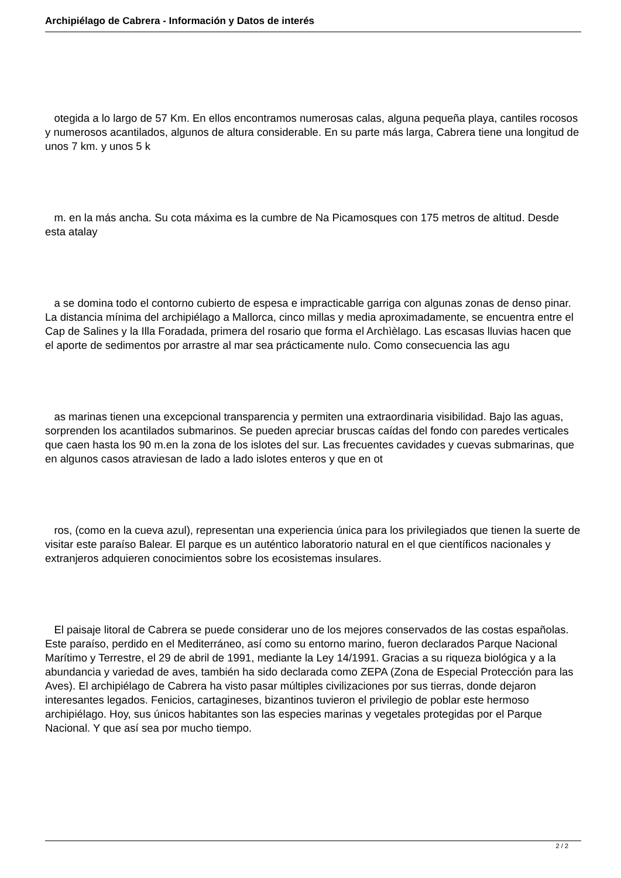Archipiélago de Cabrera - Información y Datos de interés
otegida a lo largo de 57 Km. En ellos encontramos numerosas calas, alguna pequeña playa, cantiles rocosos y numerosos acantilados, algunos de altura considerable. En su parte más larga, Cabrera tiene una longitud de unos 7 km. y unos 5 k
m. en la más ancha. Su cota máxima es la cumbre de Na Picamosques con 175 metros de altitud. Desde esta atalay
a se domina todo el contorno cubierto de espesa e impracticable garriga con algunas zonas de denso pinar. La distancia mínima del archipiélago a Mallorca, cinco millas y media aproximadamente, se encuentra entre el Cap de Salines y la Illa Foradada, primera del rosario que forma el Archìèlago. Las escasas lluvias hacen que el aporte de sedimentos por arrastre al mar sea prácticamente nulo. Como consecuencia las agu
as marinas tienen una excepcional transparencia y permiten una extraordinaria visibilidad. Bajo las aguas, sorprenden los acantilados submarinos. Se pueden apreciar bruscas caídas del fondo con paredes verticales que caen hasta los 90 m.en la zona de los islotes del sur. Las frecuentes cavidades y cuevas submarinas, que en algunos casos atraviesan de lado a lado islotes enteros y que en ot
ros, (como en la cueva azul), representan una experiencia única para los privilegiados que tienen la suerte de visitar este paraíso Balear. El parque es un auténtico laboratorio natural en el que científicos nacionales y extranjeros adquieren conocimientos sobre los ecosistemas insulares.
El paisaje litoral de Cabrera se puede considerar uno de los mejores conservados de las costas españolas. Este paraíso, perdido en el Mediterráneo, así como su entorno marino, fueron declarados Parque Nacional Marítimo y Terrestre, el 29 de abril de 1991, mediante la Ley 14/1991. Gracias a su riqueza biológica y a la abundancia y variedad de aves, también ha sido declarada como ZEPA (Zona de Especial Protección para las Aves). El archipiélago de Cabrera ha visto pasar múltiples civilizaciones por sus tierras, donde dejaron interesantes legados. Fenicios, cartagineses, bizantinos tuvieron el privilegio de poblar este hermoso archipiélago. Hoy, sus únicos habitantes son las especies marinas y vegetales protegidas por el Parque Nacional. Y que así sea por mucho tiempo.
2 / 2